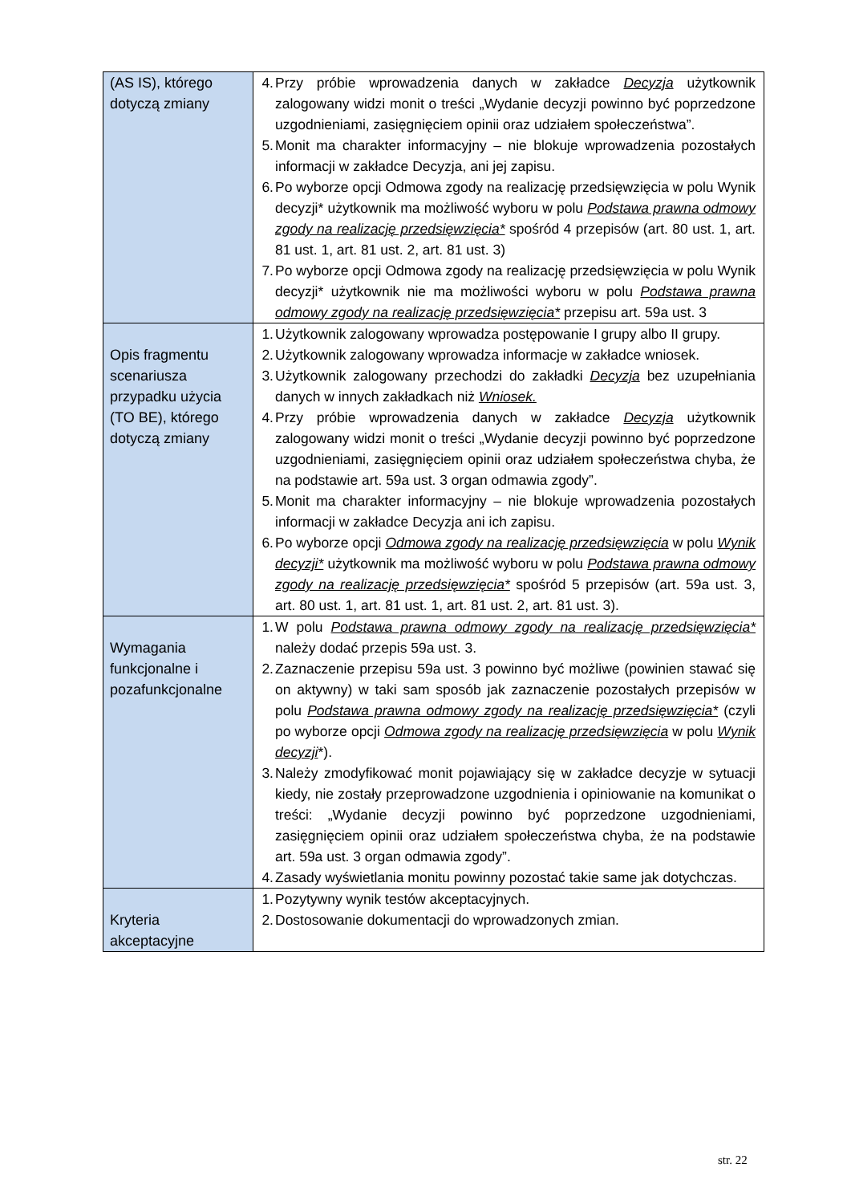| (AS IS), którego dotyczą zmiany | 4. Przy próbie wprowadzenia danych w zakładce Decyzja użytkownik zalogowany widzi monit o treści „Wydanie decyzji powinno być poprzedzone uzgodnieniami, zasięgnięciem opinii oraz udziałem społeczeństwa”. 5. Monit ma charakter informacyjny – nie blokuje wprowadzenia pozostałych informacji w zakładce Decyzja, ani jej zapisu. 6. Po wyborze opcji Odmowa zgody na realizację przedsięwzięcia w polu Wynik decyzji* użytkownik ma możliwość wyboru w polu Podstawa prawna odmowy zgody na realizację przedsięwzięcia* spośród 4 przepisów (art. 80 ust. 1, art. 81 ust. 1, art. 81 ust. 2, art. 81 ust. 3) 7. Po wyborze opcji Odmowa zgody na realizację przedsięwzięcia w polu Wynik decyzji* użytkownik nie ma możliwości wyboru w polu Podstawa prawna odmowy zgody na realizację przedsięwzięcia* przepisu art. 59a ust. 3 |
| Opis fragmentu scenariusza przypadku użycia (TO BE), którego dotyczą zmiany | 1. Użytkownik zalogowany wprowadza postępowanie I grupy albo II grupy. 2. Użytkownik zalogowany wprowadza informacje w zakładce wniosek. 3. Użytkownik zalogowany przechodzi do zakładki Decyzja bez uzupełniania danych w innych zakładkach niż Wniosek. 4. Przy próbie wprowadzenia danych w zakładce Decyzja użytkownik zalogowany widzi monit o treści „Wydanie decyzji powinno być poprzedzone uzgodnieniami, zasięgnięciem opinii oraz udziałem społeczeństwa chyba, że na podstawie art. 59a ust. 3 organ odmawia zgody”. 5. Monit ma charakter informacyjny – nie blokuje wprowadzenia pozostałych informacji w zakładce Decyzja ani ich zapisu. 6. Po wyborze opcji Odmowa zgody na realizację przedsięwzięcia w polu Wynik decyzji* użytkownik ma możliwość wyboru w polu Podstawa prawna odmowy zgody na realizację przedsięwzięcia* spośród 5 przepisów (art. 59a ust. 3, art. 80 ust. 1, art. 81 ust. 1, art. 81 ust. 2, art. 81 ust. 3). |
| Wymagania funkcjonalne i pozafunkcjonalne | 1. W polu Podstawa prawna odmowy zgody na realizację przedsięwzięcia* należy dodać przepis 59a ust. 3. 2. Zaznaczenie przepisu 59a ust. 3 powinno być możliwe (powinien stawać się on aktywny) w taki sam sposób jak zaznaczenie pozostałych przepisów w polu Podstawa prawna odmowy zgody na realizację przedsięwzięcia* (czyli po wyborze opcji Odmowa zgody na realizację przedsięwzięcia w polu Wynik decyzji *). 3. Należy zmodyfikować monit pojawiający się w zakładce decyzje w sytuacji kiedy, nie zostały przeprowadzone uzgodnienia i opiniowanie na komunikat o treści: „Wydanie decyzji powinno być poprzedzone uzgodnieniami, zasięgnięciem opinii oraz udziałem społeczeństwa chyba, że na podstawie art. 59a ust. 3 organ odmawia zgody”. 4. Zasady wyświetlania monitu powinny pozostać takie same jak dotychczas. |
| Kryteria akceptacyjne | 1. Pozytywny wynik testów akceptacyjnych. 2. Dostosowanie dokumentacji do wprowadzonych zmian. |
str. 22